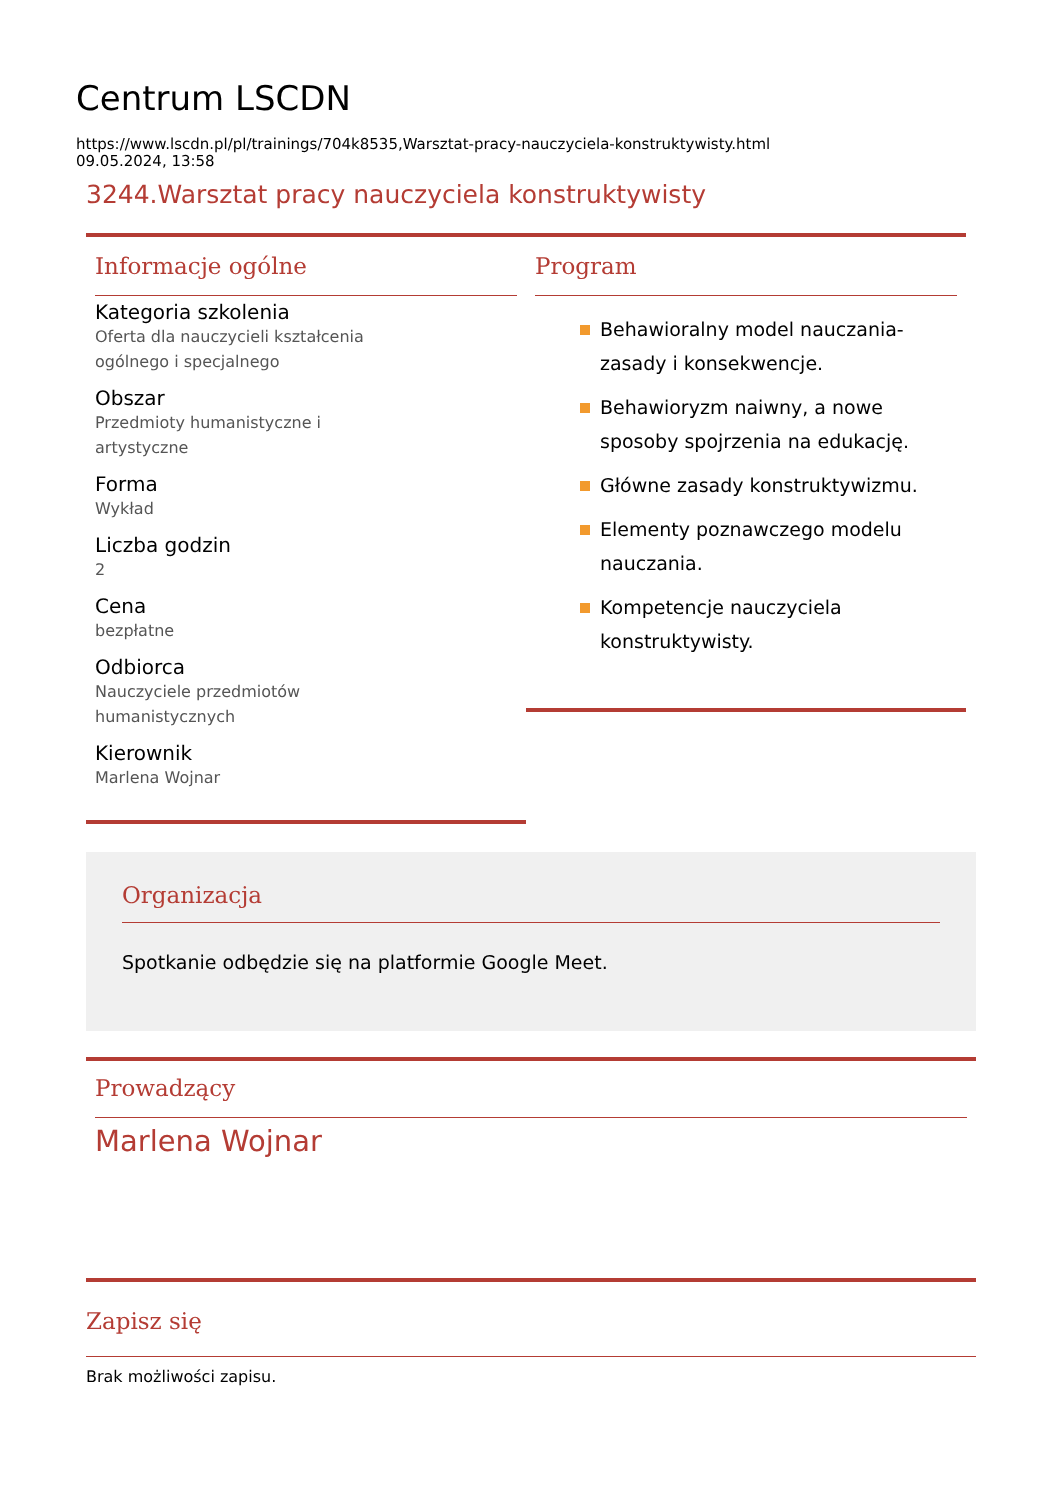Centrum LSCDN
https://www.lscdn.pl/pl/trainings/704k8535,Warsztat-pracy-nauczyciela-konstruktywisty.html
09.05.2024, 13:58
3244.Warsztat pracy nauczyciela konstruktywisty
Informacje ogólne
Kategoria szkolenia
Oferta dla nauczycieli kształcenia ogólnego i specjalnego
Obszar
Przedmioty humanistyczne i artystyczne
Forma
Wykład
Liczba godzin
2
Cena
bezpłatne
Odbiorca
Nauczyciele przedmiotów humanistycznych
Kierownik
Marlena Wojnar
Program
Behawioralny model nauczania-zasady i konsekwencje.
Behawioryzm naiwny, a nowe sposoby spojrzenia na edukację.
Główne zasady konstruktywizmu.
Elementy poznawczego modelu nauczania.
Kompetencje nauczyciela konstruktywisty.
Organizacja
Spotkanie odbędzie się na platformie Google Meet.
Prowadzący
Marlena Wojnar
Zapisz się
Brak możliwości zapisu.